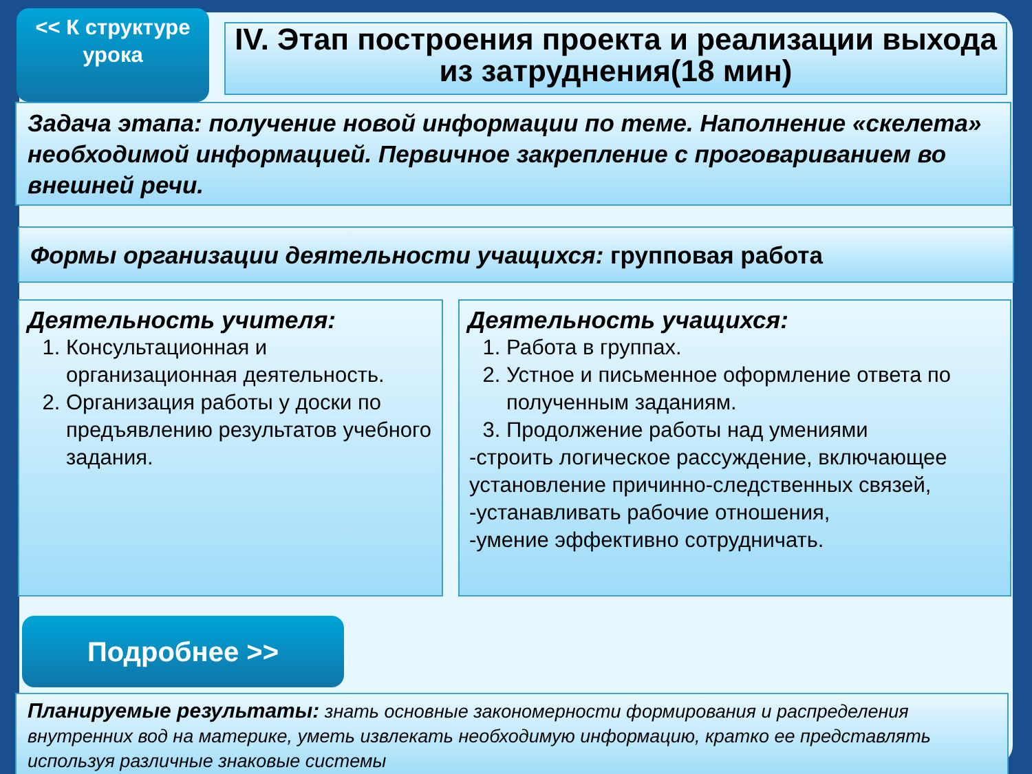<< К структуре урока
IV. Этап построения проекта и реализации выхода из затруднения(18 мин)
Задача этапа: получение новой информации по теме. Наполнение «скелета» необходимой информацией. Первичное закрепление с проговариванием во внешней речи.
Формы организации деятельности учащихся: групповая работа
Деятельность учителя:
1. Консультационная и организационная деятельность.
2. Организация работы у доски по предъявлению результатов учебного задания.
Деятельность учащихся:
1. Работа в группах.
2. Устное и письменное оформление ответа по полученным заданиям.
3. Продолжение работы над умениями
-строить логическое рассуждение, включающее установление причинно-следственных связей,
-устанавливать рабочие отношения,
-умение эффективно сотрудничать.
Подробнее >>
Планируемые результаты: знать основные закономерности формирования и распределения внутренних вод на материке, уметь извлекать необходимую информацию, кратко ее представлять используя различные знаковые системы